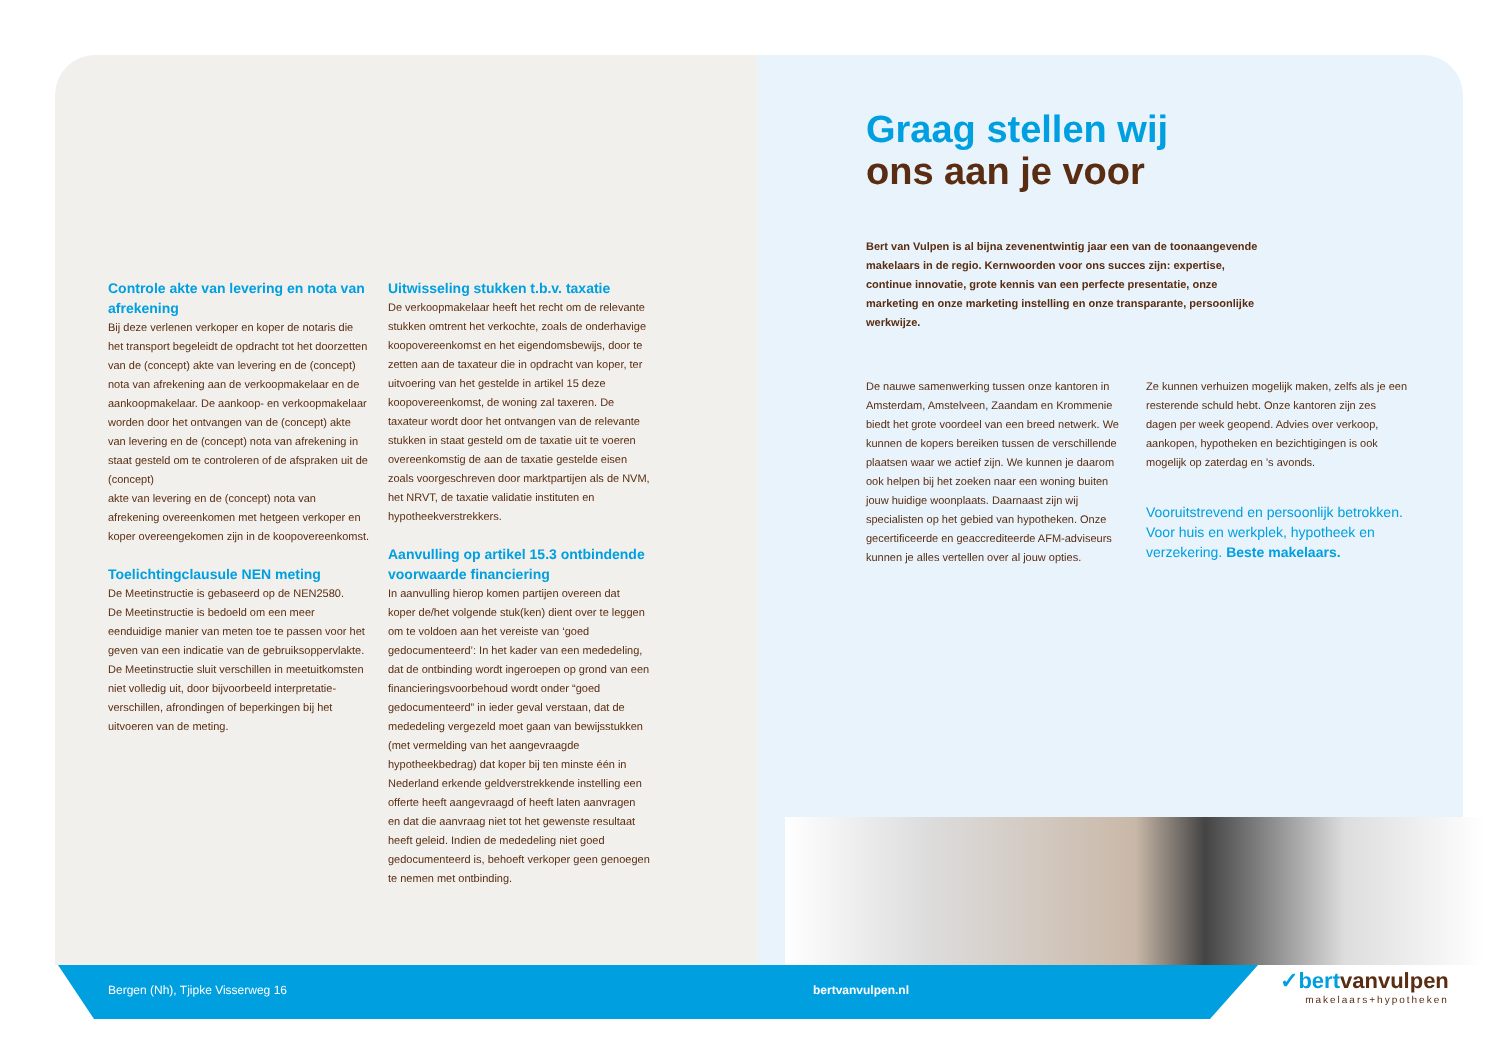Controle akte van levering en nota van afrekening
Bij deze verlenen verkoper en koper de notaris die het transport begeleidt de opdracht tot het doorzetten van de (concept) akte van levering en de (concept) nota van afrekening aan de verkoopmakelaar en de aankoopmakelaar. De aankoop- en verkoopmakelaar worden door het ontvangen van de (concept) akte van levering en de (concept) nota van afrekening in staat gesteld om te controleren of de afspraken uit de (concept)
akte van levering en de (concept) nota van afrekening overeenkomen met hetgeen verkoper en koper overeengekomen zijn in de koopovereenkomst.
Toelichtingclausule NEN meting
De Meetinstructie is gebaseerd op de NEN2580.
De Meetinstructie is bedoeld om een meer eenduidige manier van meten toe te passen voor het geven van een indicatie van de gebruiksoppervlakte.
De Meetinstructie sluit verschillen in meetuitkomsten niet volledig uit, door bijvoorbeeld interpretatie-verschillen, afrondingen of beperkingen bij het uitvoeren van de meting.
Uitwisseling stukken t.b.v. taxatie
De verkoopmakelaar heeft het recht om de relevante stukken omtrent het verkochte, zoals de onderhavige koopovereenkomst en het eigendomsbewijs, door te zetten aan de taxateur die in opdracht van koper, ter uitvoering van het gestelde in artikel 15 deze koopovereenkomst, de woning zal taxeren. De taxateur wordt door het ontvangen van de relevante stukken in staat gesteld om de taxatie uit te voeren overeenkomstig de aan de taxatie gestelde eisen zoals voorgeschreven door marktpartijen als de NVM, het NRVT, de taxatie validatie instituten en hypotheekverstrekkers.
Aanvulling op artikel 15.3 ontbindende voorwaarde financiering
In aanvulling hierop komen partijen overeen dat koper de/het volgende stuk(ken) dient over te leggen om te voldoen aan het vereiste van ‘goed gedocumenteerd’: In het kader van een mededeling, dat de ontbinding wordt ingeroepen op grond van een financieringsvoorbehoud wordt onder “goed gedocumenteerd” in ieder geval verstaan, dat de mededeling vergezeld moet gaan van bewijsstukken (met vermelding van het aangevraagde hypotheekbedrag) dat koper bij ten minste één in Nederland erkende geldverstrekkende instelling een offerte heeft aangevraagd of heeft laten aanvragen en dat die aanvraag niet tot het gewenste resultaat heeft geleid. Indien de mededeling niet goed gedocumenteerd is, behoeft verkoper geen genoegen te nemen met ontbinding.
Graag stellen wij
ons aan je voor
Bert van Vulpen is al bijna zevenentwintig jaar een van de toonaangevende makelaars in de regio. Kernwoorden voor ons succes zijn: expertise, continue innovatie, grote kennis van een perfecte presentatie, onze marketing en onze marketing instelling en onze transparante, persoonlijke werkwijze.
De nauwe samenwerking tussen onze kantoren in Amsterdam, Amstelveen, Zaandam en Krommenie biedt het grote voordeel van een breed netwerk. We kunnen de kopers bereiken tussen de verschillende plaatsen waar we actief zijn. We kunnen je daarom ook helpen bij het zoeken naar een woning buiten jouw huidige woonplaats. Daarnaast zijn wij specialisten op het gebied van hypotheken. Onze gecertificeerde en geaccrediteerde AFM-adviseurs kunnen je alles vertellen over al jouw opties.
Ze kunnen verhuizen mogelijk maken, zelfs als je een resterende schuld hebt. Onze kantoren zijn zes dagen per week geopend. Advies over verkoop, aankopen, hypotheken en bezichtigingen is ook mogelijk op zaterdag en ’s avonds.
Vooruitstrevend en persoonlijk betrokken. Voor huis en werkplek, hypotheek en verzekering. Beste makelaars.
Bergen (Nh), Tjipke Visserweg 16 bertvanvulpen.nl
✓bertvanvulpen
makelaars+hypotheken